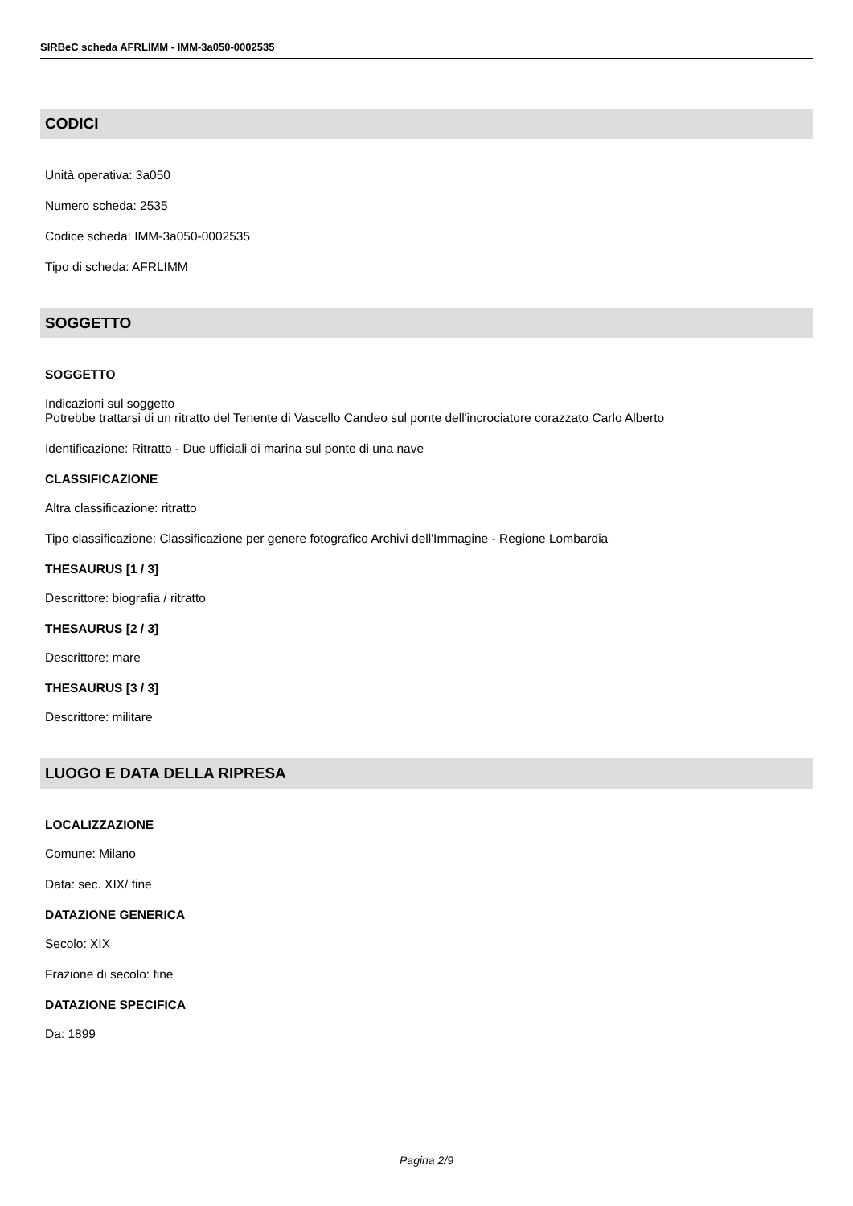SIRBeC scheda AFRLIMM - IMM-3a050-0002535
CODICI
Unità operativa: 3a050
Numero scheda: 2535
Codice scheda: IMM-3a050-0002535
Tipo di scheda: AFRLIMM
SOGGETTO
SOGGETTO
Indicazioni sul soggetto
Potrebbe trattarsi di un ritratto del Tenente di Vascello Candeo sul ponte dell'incrociatore corazzato Carlo Alberto
Identificazione: Ritratto - Due ufficiali di marina sul ponte di una nave
CLASSIFICAZIONE
Altra classificazione: ritratto
Tipo classificazione: Classificazione per genere fotografico Archivi dell'Immagine - Regione Lombardia
THESAURUS [1 / 3]
Descrittore: biografia / ritratto
THESAURUS [2 / 3]
Descrittore: mare
THESAURUS [3 / 3]
Descrittore: militare
LUOGO E DATA DELLA RIPRESA
LOCALIZZAZIONE
Comune: Milano
Data: sec. XIX/ fine
DATAZIONE GENERICA
Secolo: XIX
Frazione di secolo: fine
DATAZIONE SPECIFICA
Da: 1899
Pagina 2/9